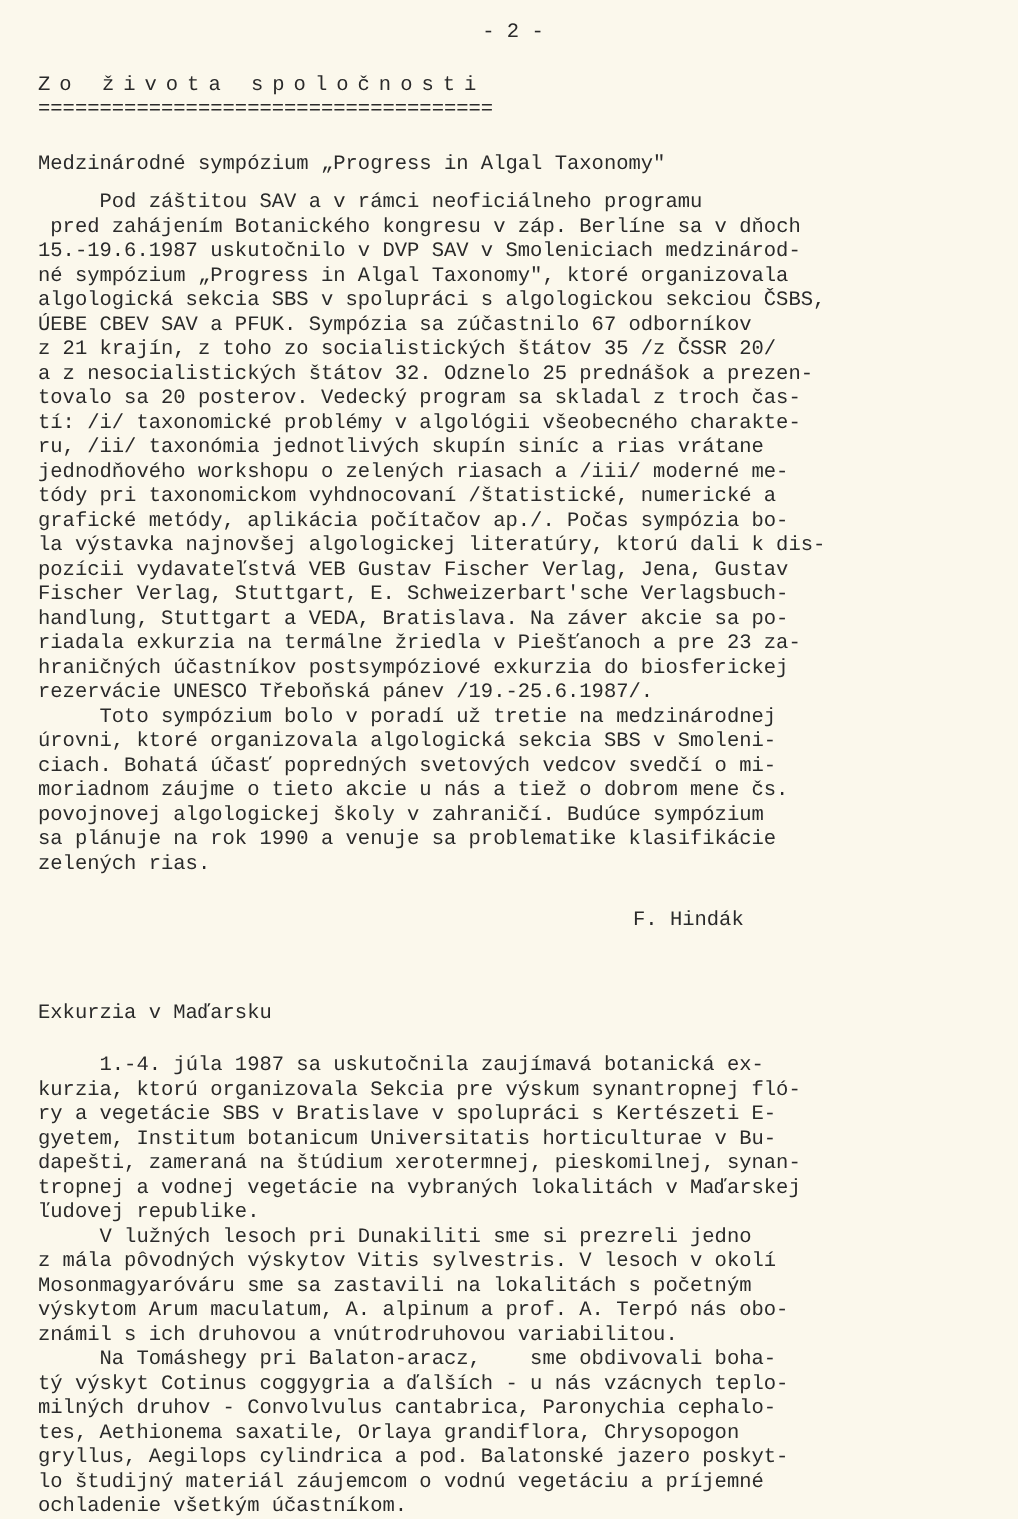- 2 -
Zo života spoločnosti
=====================================
Medzinárodné sympózium „Progress in Algal Taxonomy"
Pod záštitou SAV a v rámci neoficiálneho programu pred zahájením Botanického kongresu v záp. Berlíne sa v dňoch 15.-19.6.1987 uskutočnilo v DVP SAV v Smoleniciach medzinárod- né sympózium „Progress in Algal Taxonomy", ktoré organizovala algologická sekcia SBS v spolupráci s algologickou sekciou ČSBS, ÚEBE CBEV SAV a PFUK. Sympózia sa zúčastnilo 67 odborníkov z 21 krajín, z toho zo socialistických štátov 35 /z ČSSR 20/ a z nesocialistických štátov 32. Odznelo 25 prednášok a prezen- tovalo sa 20 posterov. Vedecký program sa skladal z troch čas- tí: /i/ taxonomické problémy v algológii všeobecného charakte- ru, /ii/ taxonómia jednotlivých skupín siníc a rias vrátane jednodňového workshopu o zelených riasach a /iii/ moderné me- tódy pri taxonomickom vyhdnocovaní /štatistické, numerické a grafické metódy, aplikácia počítačov ap./. Počas sympózia bo- la výstavka najnovšej algologickej literatúry, ktorú dali k dis- pozícii vydavateľstvá VEB Gustav Fischer Verlag, Jena, Gustav Fischer Verlag, Stuttgart, E. Schweizerbart'sche Verlagsbuch- handlung, Stuttgart a VEDA, Bratislava. Na záver akcie sa po- riadala exkurzia na termálne žriedla v Piešťanoch a pre 23 za- hraničných účastníkov postsympóziové exkurzia do biosferickej rezervácie UNESCO Třeboňská pánev /19.-25.6.1987/. Toto sympózium bolo v poradí už tretie na medzinárodnej úrovni, ktoré organizovala algologická sekcia SBS v Smoleni- ciach. Bohatá účasť popredných svetových vedcov svedčí o mi- moriadnom záujme o tieto akcie u nás a tiež o dobrom mene čs. povojnovej algologickej školy v zahraničí. Budúce sympózium sa plánuje na rok 1990 a venuje sa problematike klasifikácie zelených rias.
F. Hindák
Exkurzia v Maďarsku
1.-4. júla 1987 sa uskutočnila zaujímavá botanická ex- kurzia, ktorú organizovala Sekcia pre výskum synantropnej fló- ry a vegetácie SBS v Bratislave v spolupráci s Kertészeti E- gyetem, Institum botanicum Universitatis horticulturae v Bu- dapešti, zameraná na štúdium xerotermnej, pieskomilnej, synan- tropnej a vodnej vegetácie na vybraných lokalitách v Maďarskej ľudovej republike. V lužných lesoch pri Dunakiliti sme si prezreli jedno z mála pôvodných výskytov Vitis sylvestris. V lesoch v okolí Mosonmagyaróváru sme sa zastavili na lokalitách s početným výskytom Arum maculatum, A. alpinum a prof. A. Terpó nás obo- známil s ich druhovou a vnútrodruhovou variabilitou. Na Tomáshegy pri Balaton-aracz, sme obdivovali boha- tý výskyt Cotinus coggygria a ďalších - u nás vzácnych teplo- milných druhov - Convolvulus cantabrica, Paronychia cephalo- tes, Aethionema saxatile, Orlaya grandiflora, Chrysopogon gryllus, Aegilops cylindrica a pod. Balatonské jazero poskyt- lo študijný materiál záujemcom o vodnú vegetáciu a príjemné ochladenie všetkým účastníkom.